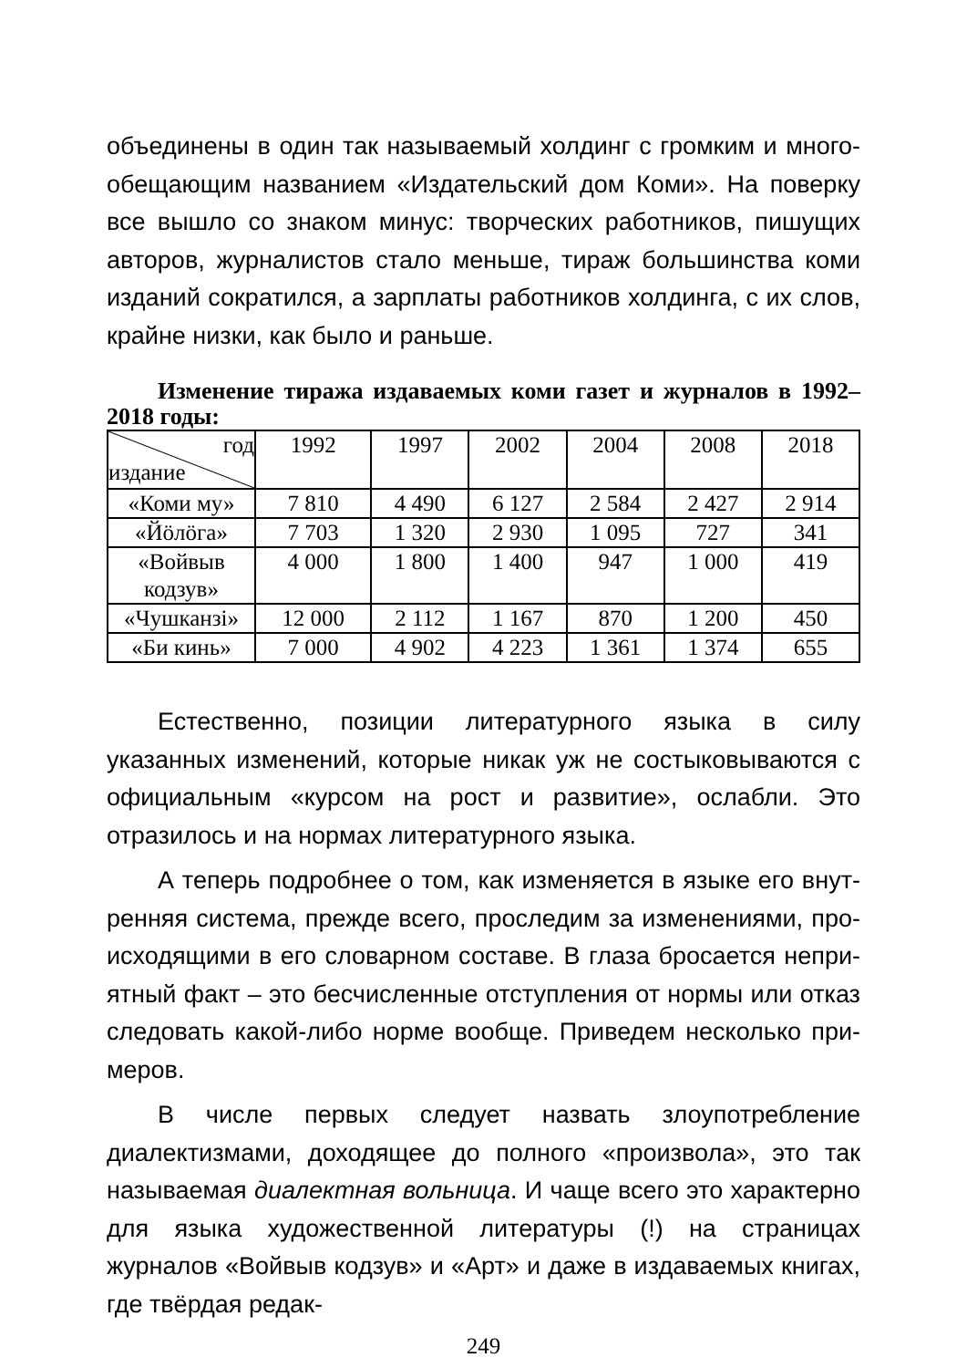объединены в один так называемый холдинг с громким и много­обещающим названием «Издательский дом Коми». На поверку все вышло со знаком минус: творческих работников, пишущих авторов, журналистов стало меньше, тираж большинства коми изданий сократился, а зарплаты работников холдинга, с их слов, крайне низки, как было и раньше.
Изменение тиража издаваемых коми газет и журналов в 1992–2018 годы:
| год издание | 1992 | 1997 | 2002 | 2004 | 2008 | 2018 |
| «Коми му» | 7 810 | 4 490 | 6 127 | 2 584 | 2 427 | 2 914 |
| «Йӧлӧга» | 7 703 | 1 320 | 2 930 | 1 095 | 727 | 341 |
| «Войвыв кодзув» | 4 000 | 1 800 | 1 400 | 947 | 1 000 | 419 |
| «Чушканзi» | 12 000 | 2 112 | 1 167 | 870 | 1 200 | 450 |
| «Би кинь» | 7 000 | 4 902 | 4 223 | 1 361 | 1 374 | 655 |
Естественно, позиции литературного языка в силу указанных изменений, которые никак уж не состыковываются с официаль­ным «курсом на рост и развитие», ослабли. Это отразилось и на нормах литературного языка.
А теперь подробнее о том, как изменяется в языке его внут­ренняя система, прежде всего, проследим за изменениями, про­исходящими в его словарном составе. В глаза бросается непри­ятный факт – это бесчисленные отступления от нормы или отказ следовать какой-либо норме вообще. Приведем несколько при­меров.
В числе первых следует назвать злоупотребление диалектиз­мами, доходящее до полного «произвола», это так называемая диалектная вольница. И чаще всего это характерно для языка ху­дожественной литературы (!) на страницах журналов «Войвыв кодзув» и «Арт» и даже в издаваемых книгах, где твёрдая редак-
249